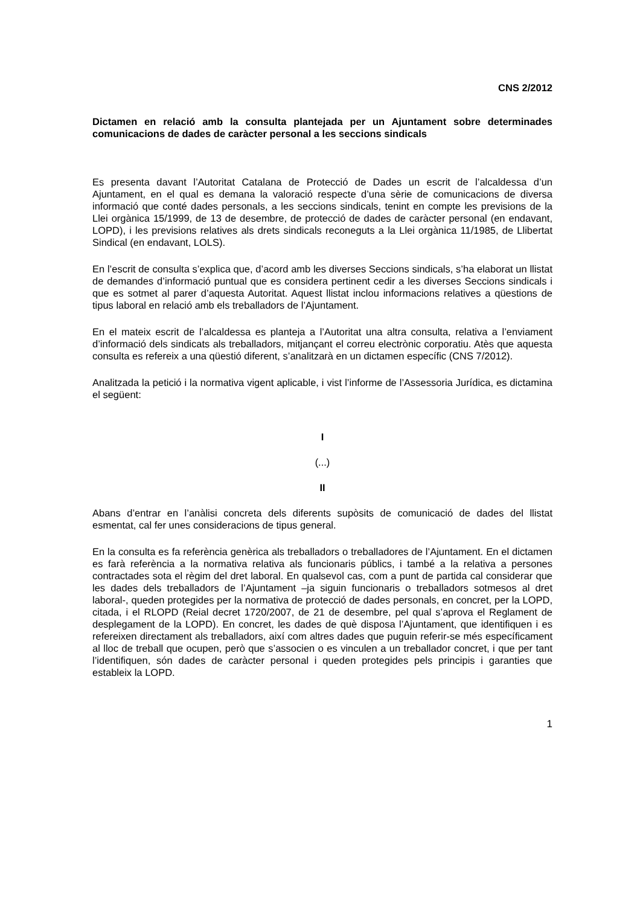CNS 2/2012
Dictamen en relació amb la consulta plantejada per un Ajuntament sobre determinades comunicacions de dades de caràcter personal a les seccions sindicals
Es presenta davant l’Autoritat Catalana de Protecció de Dades un escrit de l’alcaldessa d’un Ajuntament, en el qual es demana la valoració respecte d’una sèrie de comunicacions de diversa informació que conté dades personals, a les seccions sindicals, tenint en compte les previsions de la Llei orgànica 15/1999, de 13 de desembre, de protecció de dades de caràcter personal (en endavant, LOPD), i les previsions relatives als drets sindicals reconeguts a la Llei orgànica 11/1985, de Llibertat Sindical (en endavant, LOLS).
En l’escrit de consulta s’explica que, d’acord amb les diverses Seccions sindicals, s’ha elaborat un llistat de demandes d’informació puntual que es considera pertinent cedir a les diverses Seccions sindicals i que es sotmet al parer d’aquesta Autoritat. Aquest llistat inclou informacions relatives a qüestions de tipus laboral en relació amb els treballadors de l’Ajuntament.
En el mateix escrit de l’alcaldessa es planteja a l’Autoritat una altra consulta, relativa a l’enviament d’informació dels sindicats als treballadors, mitjançant el correu electrònic corporatiu. Atès que aquesta consulta es refereix a una qüestió diferent, s’analitzarà en un dictamen específic (CNS 7/2012).
Analitzada la petició i la normativa vigent aplicable, i vist l’informe de l’Assessoria Jurídica, es dictamina el següent:
I
(...)
II
Abans d’entrar en l’anàlisi concreta dels diferents supòsits de comunicació de dades del llistat esmentat, cal fer unes consideracions de tipus general.
En la consulta es fa referència genèrica als treballadors o treballadores de l’Ajuntament. En el dictamen es farà referència a la normativa relativa als funcionaris públics, i també a la relativa a persones contractades sota el règim del dret laboral. En qualsevol cas, com a punt de partida cal considerar que les dades dels treballadors de l’Ajuntament –ja siguin funcionaris o treballadors sotmesos al dret laboral-, queden protegides per la normativa de protecció de dades personals, en concret, per la LOPD, citada, i el RLOPD (Reial decret 1720/2007, de 21 de desembre, pel qual s’aprova el Reglament de desplegament de la LOPD). En concret, les dades de què disposa l’Ajuntament, que identifiquen i es refereixen directament als treballadors, així com altres dades que puguin referir-se més específicament al lloc de treball que ocupen, però que s’associen o es vinculen a un treballador concret, i que per tant l’identifiquen, són dades de caràcter personal i queden protegides pels principis i garanties que estableix la LOPD.
1